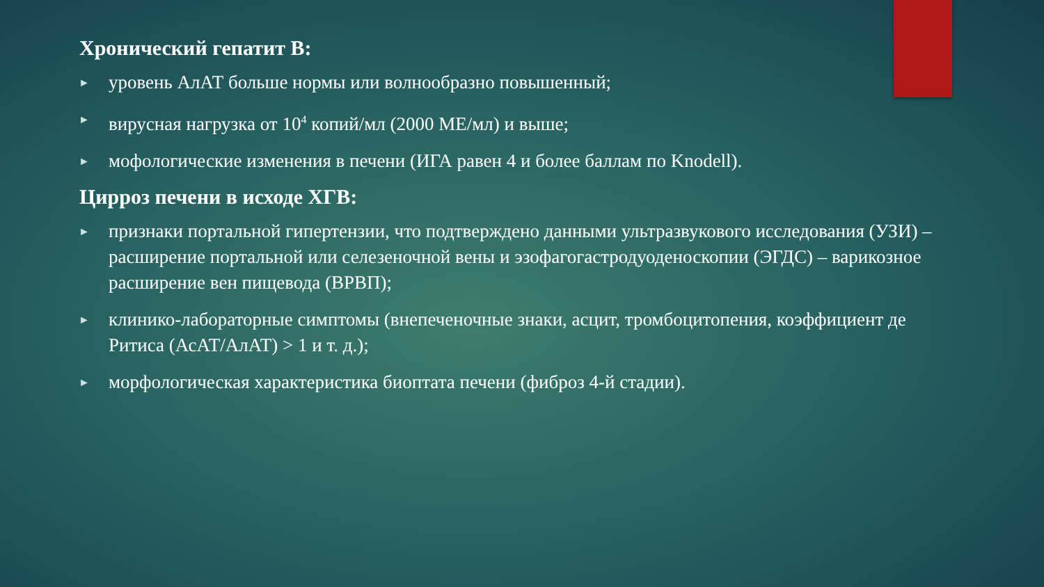Хронический гепатит В:
► уровень АлАТ больше нормы или волнообразно повышенный;
► вирусная нагрузка от 10<sup>4</sup> копий/мл (2000 МЕ/мл) и выше;
► мофологические изменения в печени (ИГА равен 4 и более баллам по Knodell).
Цирроз печени в исходе ХГВ:
► признаки портальной гипертензии, что подтверждено данными ультразвукового исследования (УЗИ) – расширение портальной или селезеночной вены и эзофагогастродуоденоскопии (ЭГДС) – варикозное расширение вен пищевода (ВРВП);
► клинико-лабораторные симптомы (внепеченочные знаки, асцит, тромбоцитопения, коэффициент де Ритиса (АсАТ/АлАТ) > 1 и т. д.);
► морфологическая характеристика биоптата печени (фиброз 4-й стадии).